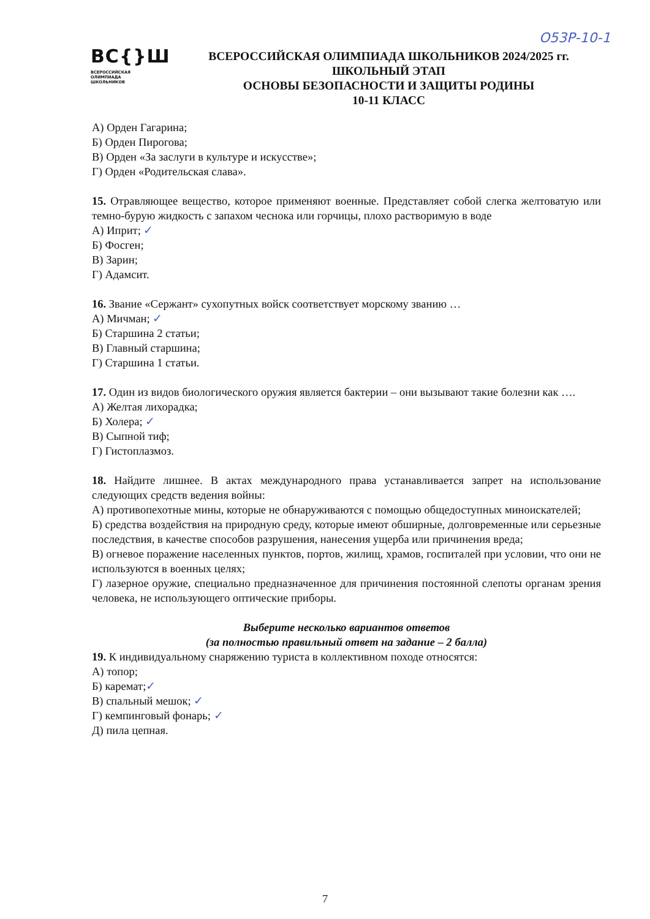О53Р-10-1
ВС{}Ш
ВСЕРОССИЙСКАЯ
ОЛИМПИАДА
ШКОЛЬНИКОВ
ВСЕРОССИЙСКАЯ ОЛИМПИАДА ШКОЛЬНИКОВ 2024/2025 гг.
ШКОЛЬНЫЙ ЭТАП
ОСНОВЫ БЕЗОПАСНОСТИ И ЗАЩИТЫ РОДИНЫ
10-11 КЛАСС
А) Орден Гагарина;
Б) Орден Пирогова;
В) Орден «За заслуги в культуре и искусстве»;
Г) Орден «Родительская слава».
15. Отравляющее вещество, которое применяют военные. Представляет собой слегка желтоватую или темно-бурую жидкость с запахом чеснока или горчицы, плохо растворимую в воде
А) Иприт; ✓
Б) Фосген;
В) Зарин;
Г) Адамсит.
16. Звание «Сержант» сухопутных войск соответствует морскому званию …
А) Мичман; ✓
Б) Старшина 2 статьи;
В) Главный старшина;
Г) Старшина 1 статьи.
17. Один из видов биологического оружия является бактерии – они вызывают такие болезни как ….
А) Желтая лихорадка;
Б) Холера; ✓
В) Сыпной тиф;
Г) Гистоплазмоз.
18. Найдите лишнее. В актах международного права устанавливается запрет на использование следующих средств ведения войны:
А) противопехотные мины, которые не обнаруживаются с помощью общедоступных миноискателей;
Б) средства воздействия на природную среду, которые имеют обширные, долговременные или серьезные последствия, в качестве способов разрушения, нанесения ущерба или причинения вреда;
В) огневое поражение населенных пунктов, портов, жилищ, храмов, госпиталей при условии, что они не используются в военных целях;
Г) лазерное оружие, специально предназначенное для причинения постоянной слепоты органам зрения человека, не использующего оптические приборы.
Выберите несколько вариантов ответов
(за полностью правильный ответ на задание – 2 балла)
19. К индивидуальному снаряжению туриста в коллективном походе относятся:
А) топор;
Б) каремат;✓
В) спальный мешок; ✓
Г) кемпинговый фонарь; ✓
Д) пила цепная.
7